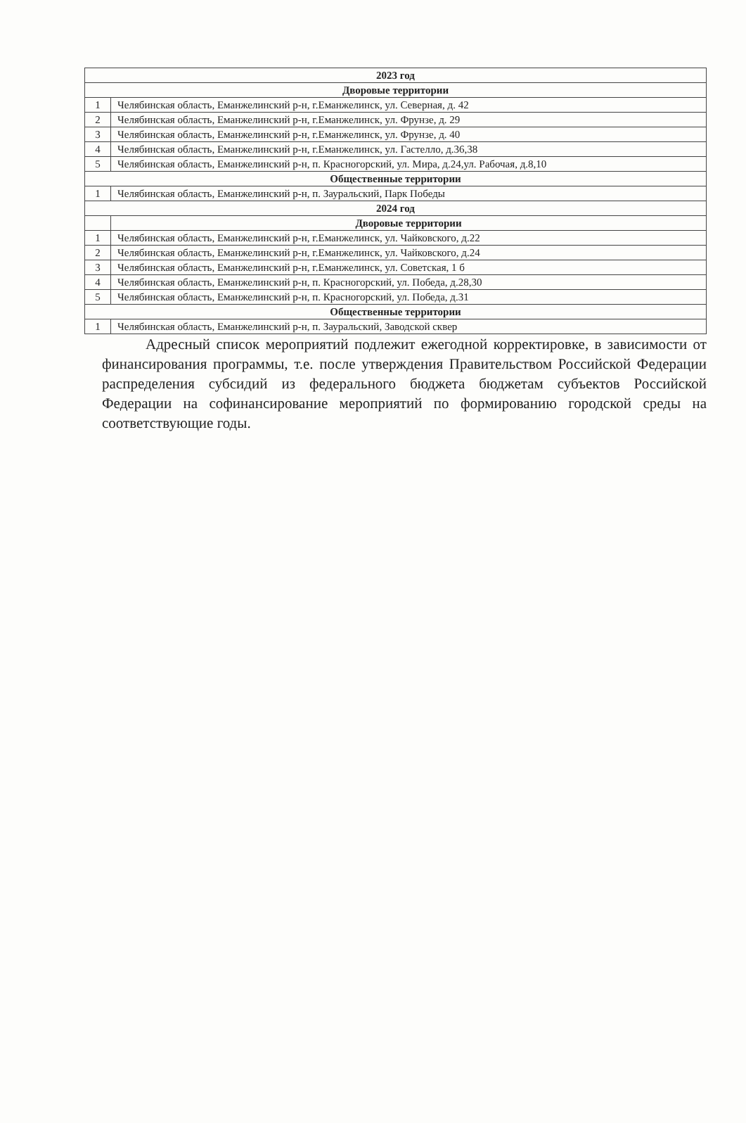| 2023 год | |
| --- | --- |
| Дворовые территории | |
| 1 | Челябинская область, Еманжелинский р-н, г.Еманжелинск, ул. Северная, д. 42 |
| 2 | Челябинская область, Еманжелинский р-н, г.Еманжелинск, ул. Фрунзе, д. 29 |
| 3 | Челябинская область, Еманжелинский р-н, г.Еманжелинск, ул. Фрунзе, д. 40 |
| 4 | Челябинская область, Еманжелинский р-н, г.Еманжелинск, ул. Гастелло, д.36,38 |
| 5 | Челябинская область, Еманжелинский р-н, п. Красногорский, ул. Мира, д.24,ул. Рабочая, д.8,10 |
| Общественные территории | |
| 1 | Челябинская область, Еманжелинский р-н, п. Зауральский, Парк Победы |
| 2024 год | |
| | Дворовые территории |
| 1 | Челябинская область, Еманжелинский р-н, г.Еманжелинск, ул. Чайковского, д.22 |
| 2 | Челябинская область, Еманжелинский р-н, г.Еманжелинск, ул. Чайковского, д.24 |
| 3 | Челябинская область, Еманжелинский р-н, г.Еманжелинск, ул. Советская, 1 б |
| 4 | Челябинская область, Еманжелинский р-н, п. Красногорский, ул. Победа, д.28,30 |
| 5 | Челябинская область, Еманжелинский р-н, п. Красногорский, ул. Победа, д.31 |
| Общественные территории | |
| 1 | Челябинская область, Еманжелинский р-н, п. Зауральский, Заводской сквер |
Адресный список мероприятий подлежит ежегодной корректировке, в зависимости от финансирования программы, т.е. после утверждения Правительством Российской Федерации распределения субсидий из федерального бюджета бюджетам субъектов Российской Федерации на софинансирование мероприятий по формированию городской среды на соответствующие годы.